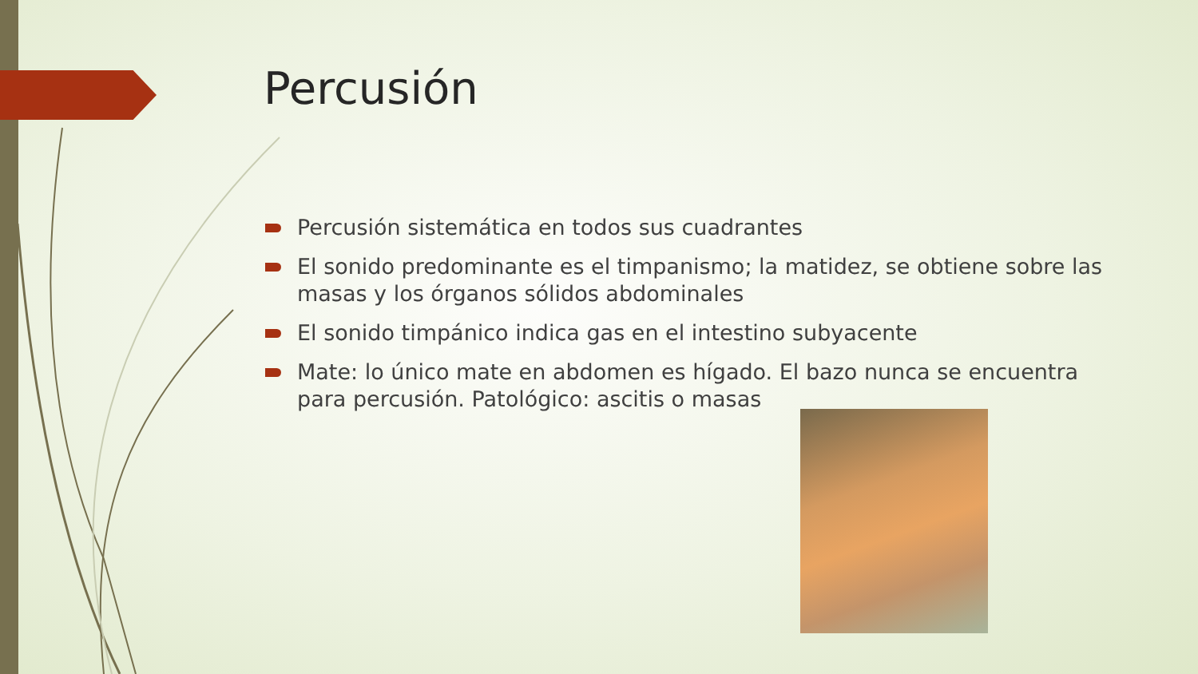Percusión
Percusión sistemática en todos sus cuadrantes
El sonido predominante es el timpanismo; la matidez, se obtiene sobre las masas y los órganos sólidos abdominales
El sonido timpánico indica gas en el intestino subyacente
Mate: lo único mate en abdomen es hígado. El bazo nunca se encuentra para percusión. Patológico: ascitis o masas